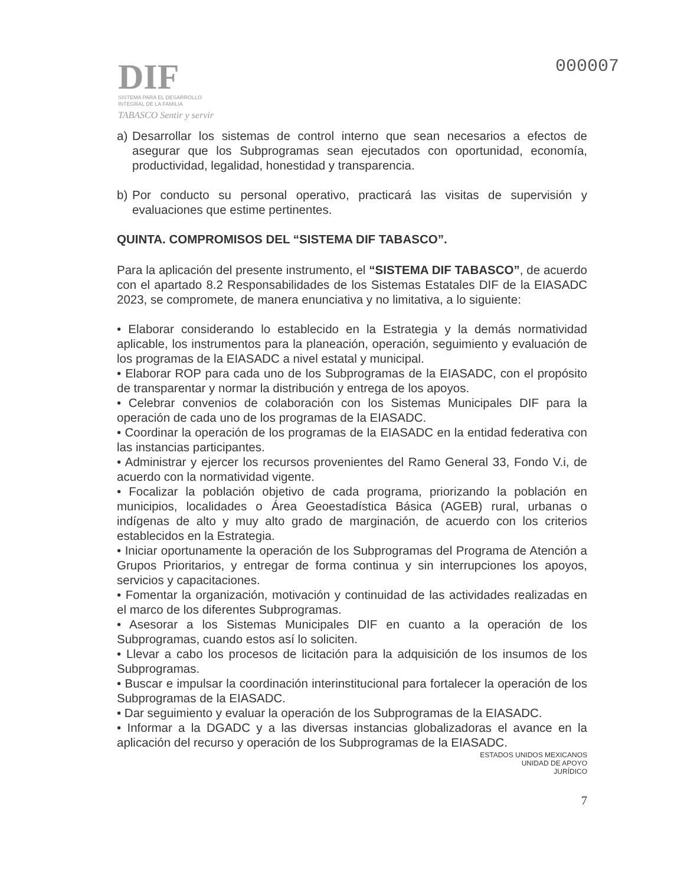DIF
SISTEMA PARA EL DESARROLLO
INTEGRAL DE LA FAMILIA
TABASCO Sentir y servir
000007
a) Desarrollar los sistemas de control interno que sean necesarios a efectos de asegurar que los Subprogramas sean ejecutados con oportunidad, economía, productividad, legalidad, honestidad y transparencia.
b) Por conducto su personal operativo, practicará las visitas de supervisión y evaluaciones que estime pertinentes.
QUINTA. COMPROMISOS DEL “SISTEMA DIF TABASCO”.
Para la aplicación del presente instrumento, el “SISTEMA DIF TABASCO”, de acuerdo con el apartado 8.2 Responsabilidades de los Sistemas Estatales DIF de la EIASADC 2023, se compromete, de manera enunciativa y no limitativa, a lo siguiente:
• Elaborar considerando lo establecido en la Estrategia y la demás normatividad aplicable, los instrumentos para la planeación, operación, seguimiento y evaluación de los programas de la EIASADC a nivel estatal y municipal.
• Elaborar ROP para cada uno de los Subprogramas de la EIASADC, con el propósito de transparentar y normar la distribución y entrega de los apoyos.
• Celebrar convenios de colaboración con los Sistemas Municipales DIF para la operación de cada uno de los programas de la EIASADC.
• Coordinar la operación de los programas de la EIASADC en la entidad federativa con las instancias participantes.
• Administrar y ejercer los recursos provenientes del Ramo General 33, Fondo V.i, de acuerdo con la normatividad vigente.
• Focalizar la población objetivo de cada programa, priorizando la población en municipios, localidades o Área Geoestadística Básica (AGEB) rural, urbanas o indígenas de alto y muy alto grado de marginación, de acuerdo con los criterios establecidos en la Estrategia.
• Iniciar oportunamente la operación de los Subprogramas del Programa de Atención a Grupos Prioritarios, y entregar de forma continua y sin interrupciones los apoyos, servicios y capacitaciones.
• Fomentar la organización, motivación y continuidad de las actividades realizadas en el marco de los diferentes Subprogramas.
• Asesorar a los Sistemas Municipales DIF en cuanto a la operación de los Subprogramas, cuando estos así lo soliciten.
• Llevar a cabo los procesos de licitación para la adquisición de los insumos de los Subprogramas.
• Buscar e impulsar la coordinación interinstitucional para fortalecer la operación de los Subprogramas de la EIASADC.
• Dar seguimiento y evaluar la operación de los Subprogramas de la EIASADC.
• Informar a la DGADC y a las diversas instancias globalizadoras el avance en la aplicación del recurso y operación de los Subprogramas de la EIASADC.
ESTADOS UNIDOS MEXICANOS
UNIDAD DE APOYO
JURÍDICO
7